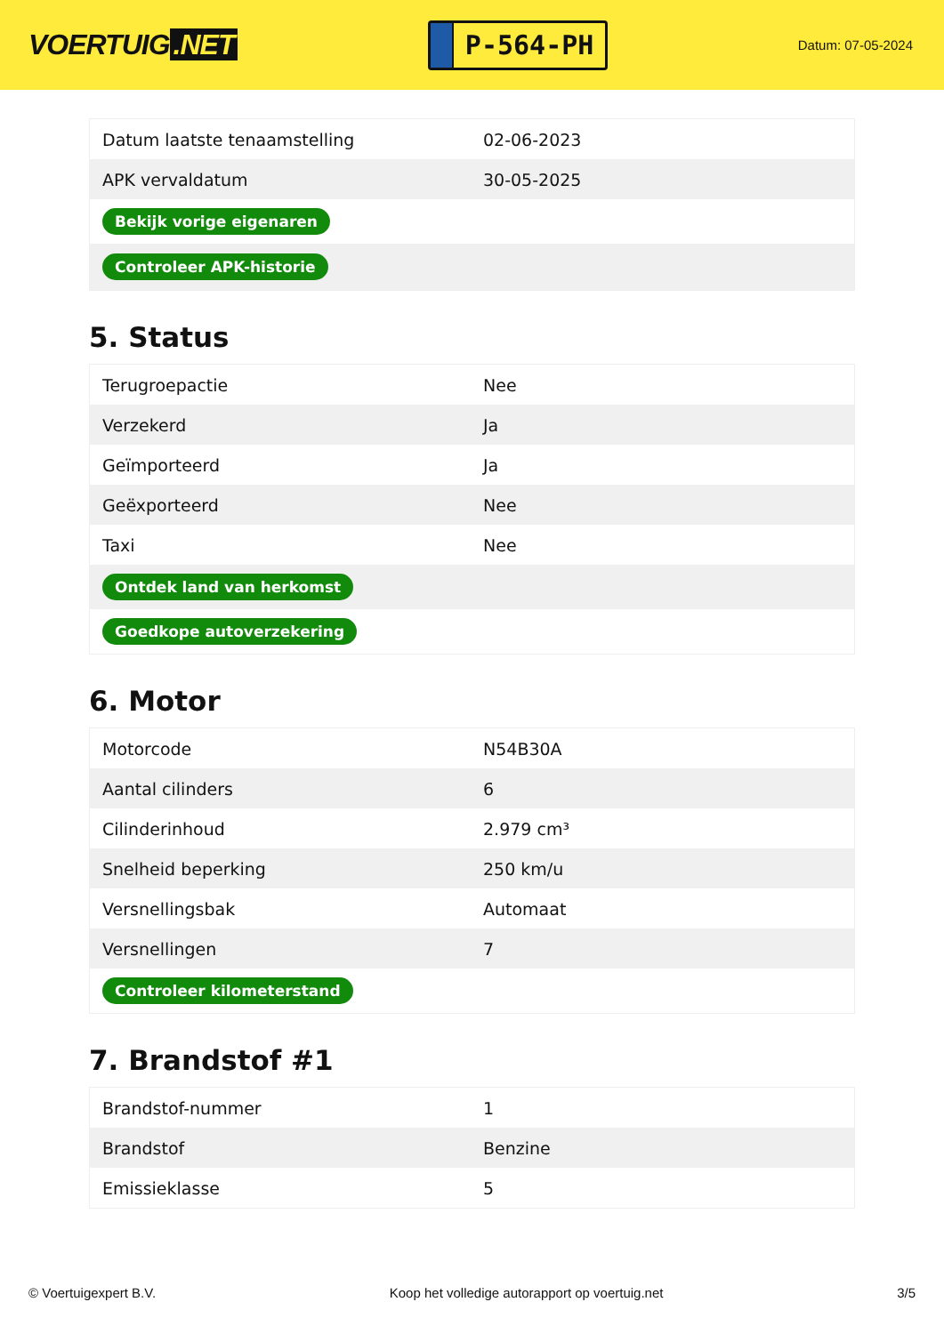VOERTUIG.NET
P-564-PH
Datum: 07-05-2024
| Datum laatste tenaamstelling | 02-06-2023 |
| APK vervaldatum | 30-05-2025 |
| Bekijk vorige eigenaren | |
| Controleer APK-historie | |
5. Status
| Terugroepactie | Nee |
| Verzekerd | Ja |
| Geïmporteerd | Ja |
| Geëxporteerd | Nee |
| Taxi | Nee |
| Ontdek land van herkomst | |
| Goedkope autoverzekering | |
6. Motor
| Motorcode | N54B30A |
| Aantal cilinders | 6 |
| Cilinderinhoud | 2.979 cm³ |
| Snelheid beperking | 250 km/u |
| Versnellingsbak | Automaat |
| Versnellingen | 7 |
| Controleer kilometerstand | |
7. Brandstof #1
| Brandstof-nummer | 1 |
| Brandstof | Benzine |
| Emissieklasse | 5 |
© Voertuigexpert B.V. Koop het volledige autorapport op voertuig.net 3/5